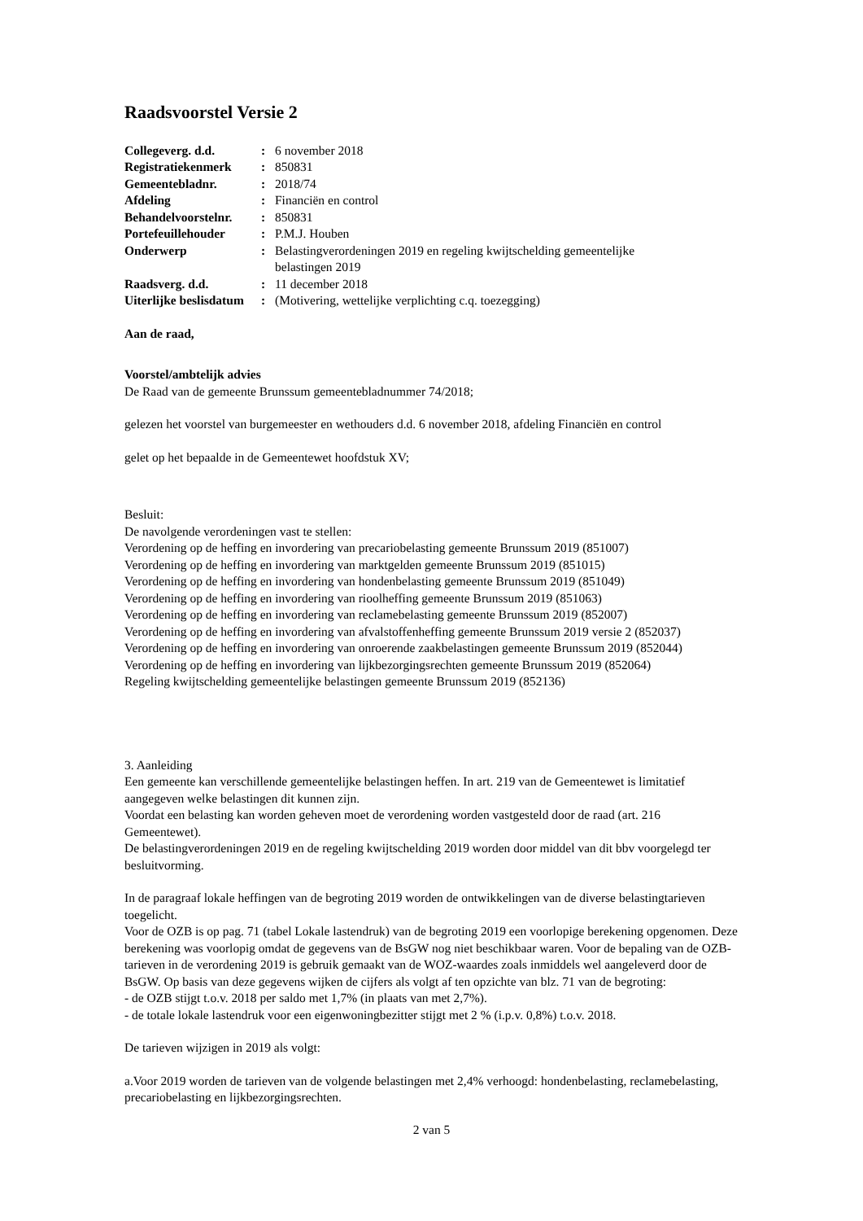Raadsvoorstel Versie 2
| Collegeverg. d.d. | : | 6 november 2018 |
| Registratiekenmerk | : | 850831 |
| Gemeentebladnr. | : | 2018/74 |
| Afdeling | : | Financiën en control |
| Behandelvoorstelnr. | : | 850831 |
| Portefeuillehouder | : | P.M.J. Houben |
| Onderwerp | : | Belastingverordeningen 2019 en regeling kwijtschelding gemeentelijke belastingen 2019 |
| Raadsverg. d.d. | : | 11 december 2018 |
| Uiterlijke beslisdatum | : | (Motivering, wettelijke verplichting c.q. toezegging) |
Aan de raad,
Voorstel/ambtelijk advies
De Raad van de gemeente Brunssum gemeentebladnummer 74/2018;
gelezen het voorstel van burgemeester en wethouders d.d. 6 november 2018, afdeling Financiën en control
gelet op het bepaalde in de Gemeentewet hoofdstuk XV;
Besluit:
De navolgende verordeningen vast te stellen:
Verordening op de heffing en invordering van precariobelasting gemeente Brunssum 2019 (851007)
Verordening op de heffing en invordering van marktgelden gemeente Brunssum 2019 (851015)
Verordening op de heffing en invordering van hondenbelasting gemeente Brunssum 2019 (851049)
Verordening op de heffing en invordering van rioolheffing gemeente Brunssum 2019 (851063)
Verordening op de heffing en invordering van reclamebelasting gemeente Brunssum 2019 (852007)
Verordening op de heffing en invordering van afvalstoffenheffing gemeente Brunssum 2019 versie 2 (852037)
Verordening op de heffing en invordering van onroerende zaakbelastingen gemeente Brunssum 2019 (852044)
Verordening op de heffing en invordering van lijkbezorgingsrechten gemeente Brunssum 2019 (852064)
Regeling kwijtschelding gemeentelijke belastingen gemeente Brunssum 2019 (852136)
3. Aanleiding
Een gemeente kan verschillende gemeentelijke belastingen heffen. In art. 219 van de Gemeentewet is limitatief
aangegeven welke belastingen dit kunnen zijn.
Voordat een belasting kan worden geheven moet de verordening worden vastgesteld door de raad (art. 216
Gemeentewet).
De belastingverordeningen 2019 en de regeling kwijtschelding 2019 worden door middel van dit bbv voorgelegd ter
besluitvorming.
In de paragraaf lokale heffingen van de begroting 2019 worden de ontwikkelingen van de diverse belastingtarieven
toegelicht.
Voor de OZB is op pag. 71 (tabel Lokale lastendruk) van de begroting 2019 een voorlopige berekening opgenomen. Deze
berekening was voorlopig omdat de gegevens van de BsGW nog niet beschikbaar waren. Voor de bepaling van de OZB-
tarieven in de verordening 2019 is gebruik gemaakt van de WOZ-waardes zoals inmiddels wel aangeleverd door de
BsGW. Op basis van deze gegevens wijken de cijfers als volgt af ten opzichte van blz. 71 van de begroting:
- de OZB stijgt t.o.v. 2018 per saldo met 1,7% (in plaats van met 2,7%).
- de totale lokale lastendruk voor een eigenwoningbezitter stijgt met 2 % (i.p.v. 0,8%) t.o.v. 2018.
De tarieven wijzigen in 2019 als volgt:
a.Voor 2019 worden de tarieven van de volgende belastingen met 2,4% verhoogd: hondenbelasting, reclamebelasting,
precariobelasting en lijkbezorgingsrechten.
2 van 5